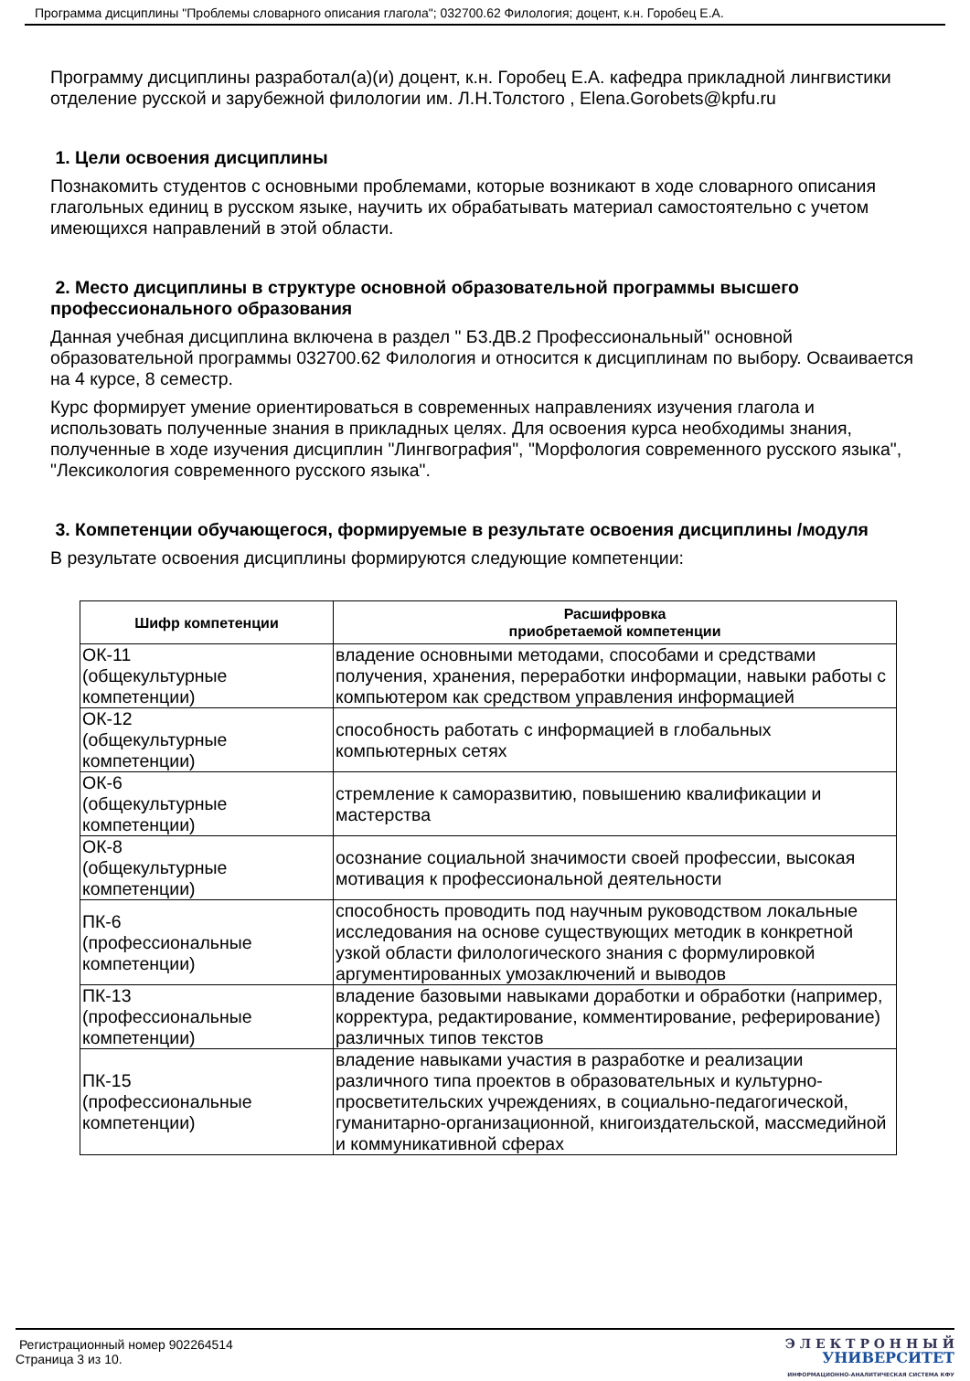Программа дисциплины "Проблемы словарного описания глагола"; 032700.62 Филология; доцент, к.н. Горобец Е.А.
Программу дисциплины разработал(а)(и) доцент, к.н. Горобец Е.А. кафедра прикладной лингвистики отделение русской и зарубежной филологии им. Л.Н.Толстого , Elena.Gorobets@kpfu.ru
1. Цели освоения дисциплины
Познакомить студентов с основными проблемами, которые возникают в ходе словарного описания глагольных единиц в русском языке, научить их обрабатывать материал самостоятельно с учетом имеющихся направлений в этой области.
2. Место дисциплины в структуре основной образовательной программы высшего профессионального образования
Данная учебная дисциплина включена в раздел " Б3.ДВ.2 Профессиональный" основной образовательной программы 032700.62 Филология и относится к дисциплинам по выбору. Осваивается на 4 курсе, 8 семестр.
Курс формирует умение ориентироваться в современных направлениях изучения глагола и использовать полученные знания в прикладных целях. Для освоения курса необходимы знания, полученные в ходе изучения дисциплин "Лингвография", "Морфология современного русского языка", "Лексикология современного русского языка".
3. Компетенции обучающегося, формируемые в результате освоения дисциплины /модуля
В результате освоения дисциплины формируются следующие компетенции:
| Шифр компетенции | Расшифровка приобретаемой компетенции |
| --- | --- |
| ОК-11 (общекультурные компетенции) | владение основными методами, способами и средствами получения, хранения, переработки информации, навыки работы с компьютером как средством управления информацией |
| ОК-12 (общекультурные компетенции) | способность работать с информацией в глобальных компьютерных сетях |
| ОК-6 (общекультурные компетенции) | стремление к саморазвитию, повышению квалификации и мастерства |
| ОК-8 (общекультурные компетенции) | осознание социальной значимости своей профессии, высокая мотивация к профессиональной деятельности |
| ПК-6 (профессиональные компетенции) | способность проводить под научным руководством локальные исследования на основе существующих методик в конкретной узкой области филологического знания с формулировкой аргументированных умозаключений и выводов |
| ПК-13 (профессиональные компетенции) | владение базовыми навыками доработки и обработки (например, корректура, редактирование, комментирование, реферирование) различных типов текстов |
| ПК-15 (профессиональные компетенции) | владение навыками участия в разработке и реализации различного типа проектов в образовательных и культурно-просветительских учреждениях, в социально-педагогической, гуманитарно-организационной, книгоиздательской, массмедийной и коммуникативной сферах |
Регистрационный номер 902264514
Страница 3 из 10.
Э Л Е К Т Р О Н Н Ы Й
УНИВЕРСИТЕТ
ИНФОРМАЦИОННО-АНАЛИТИЧЕСКАЯ СИСТЕМА КФУ